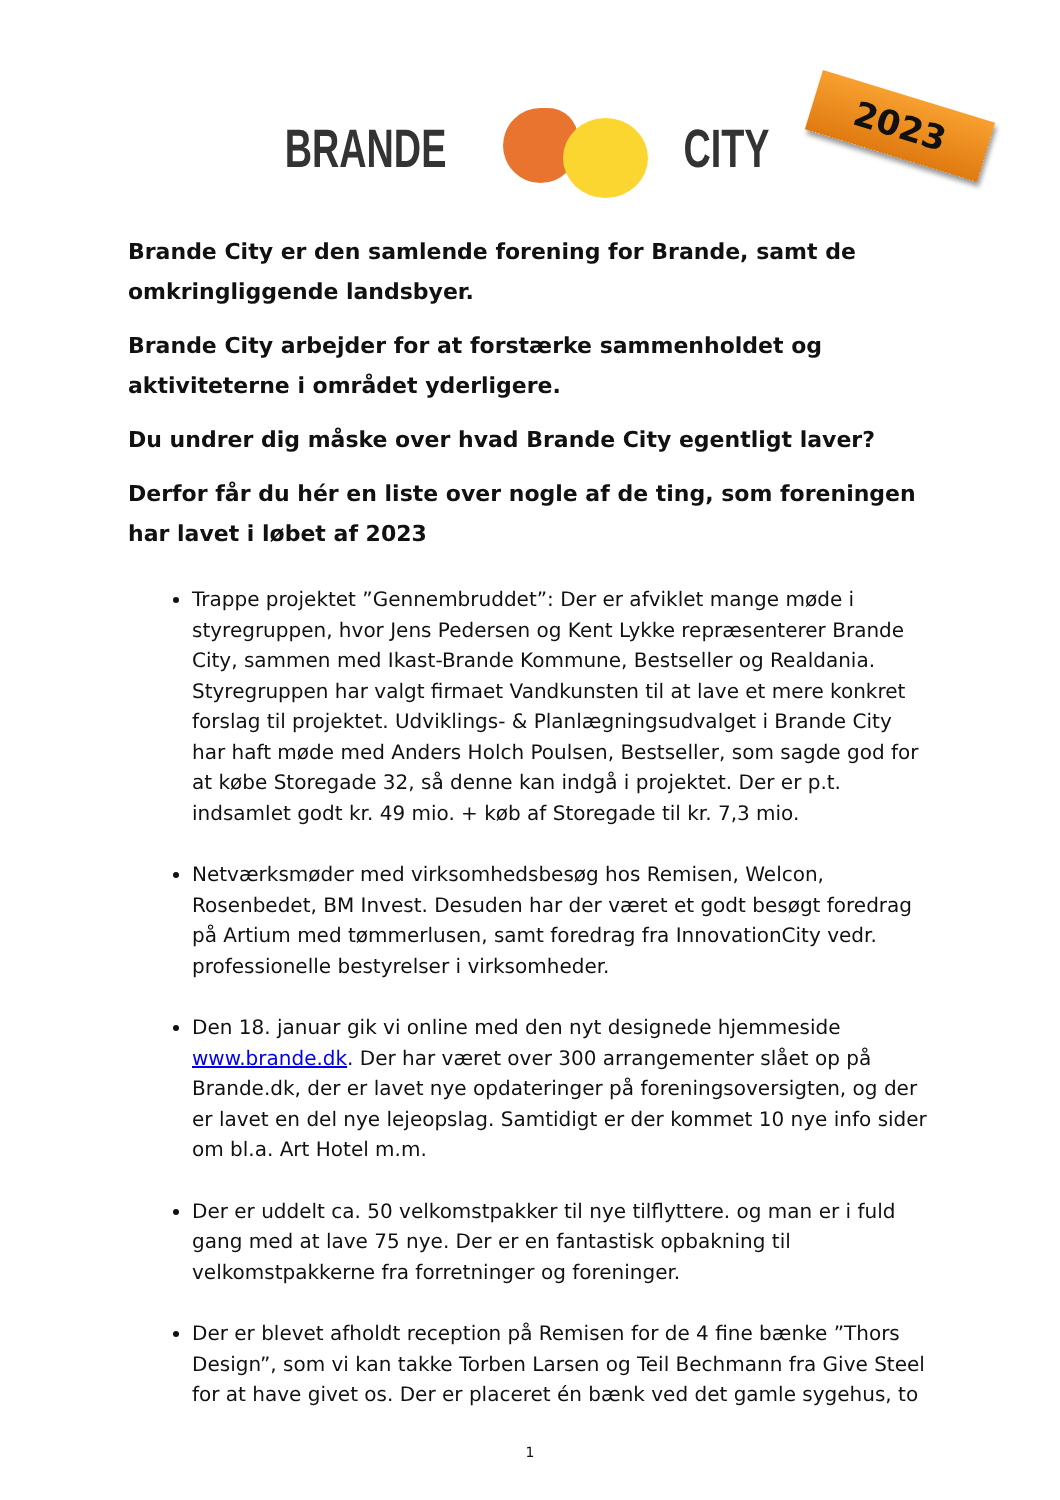BRANDE CITY
2023
Brande City er den samlende forening for Brande, samt de omkringliggende landsbyer.
Brande City arbejder for at forstærke sammenholdet og aktiviteterne i området yderligere.
Du undrer dig måske over hvad Brande City egentligt laver?
Derfor får du hér en liste over nogle af de ting, som foreningen har lavet i løbet af 2023
Trappe projektet ”Gennembruddet”: Der er afviklet mange møde i styregruppen, hvor Jens Pedersen og Kent Lykke repræsenterer Brande City, sammen med Ikast-Brande Kommune, Bestseller og Realdania. Styregruppen har valgt firmaet Vandkunsten til at lave et mere konkret forslag til projektet. Udviklings- & Planlægningsudvalget i Brande City har haft møde med Anders Holch Poulsen, Bestseller, som sagde god for at købe Storegade 32, så denne kan indgå i projektet. Der er p.t. indsamlet godt kr. 49 mio. + køb af Storegade til kr. 7,3 mio.
Netværksmøder med virksomhedsbesøg hos Remisen, Welcon, Rosenbedet, BM Invest. Desuden har der været et godt besøgt foredrag på Artium med tømmerlusen, samt foredrag fra InnovationCity vedr. professionelle bestyrelser i virksomheder.
Den 18. januar gik vi online med den nyt designede hjemmeside www.brande.dk. Der har været over 300 arrangementer slået op på Brande.dk, der er lavet nye opdateringer på foreningsoversigten, og der er lavet en del nye lejeopslag. Samtidigt er der kommet 10 nye info sider om bl.a. Art Hotel m.m.
Der er uddelt ca. 50 velkomstpakker til nye tilflyttere. og man er i fuld gang med at lave 75 nye. Der er en fantastisk opbakning til velkomstpakkerne fra forretninger og foreninger.
Der er blevet afholdt reception på Remisen for de 4 fine bænke ”Thors Design”, som vi kan takke Torben Larsen og Teil Bechmann fra Give Steel for at have givet os. Der er placeret én bænk ved det gamle sygehus, to
1